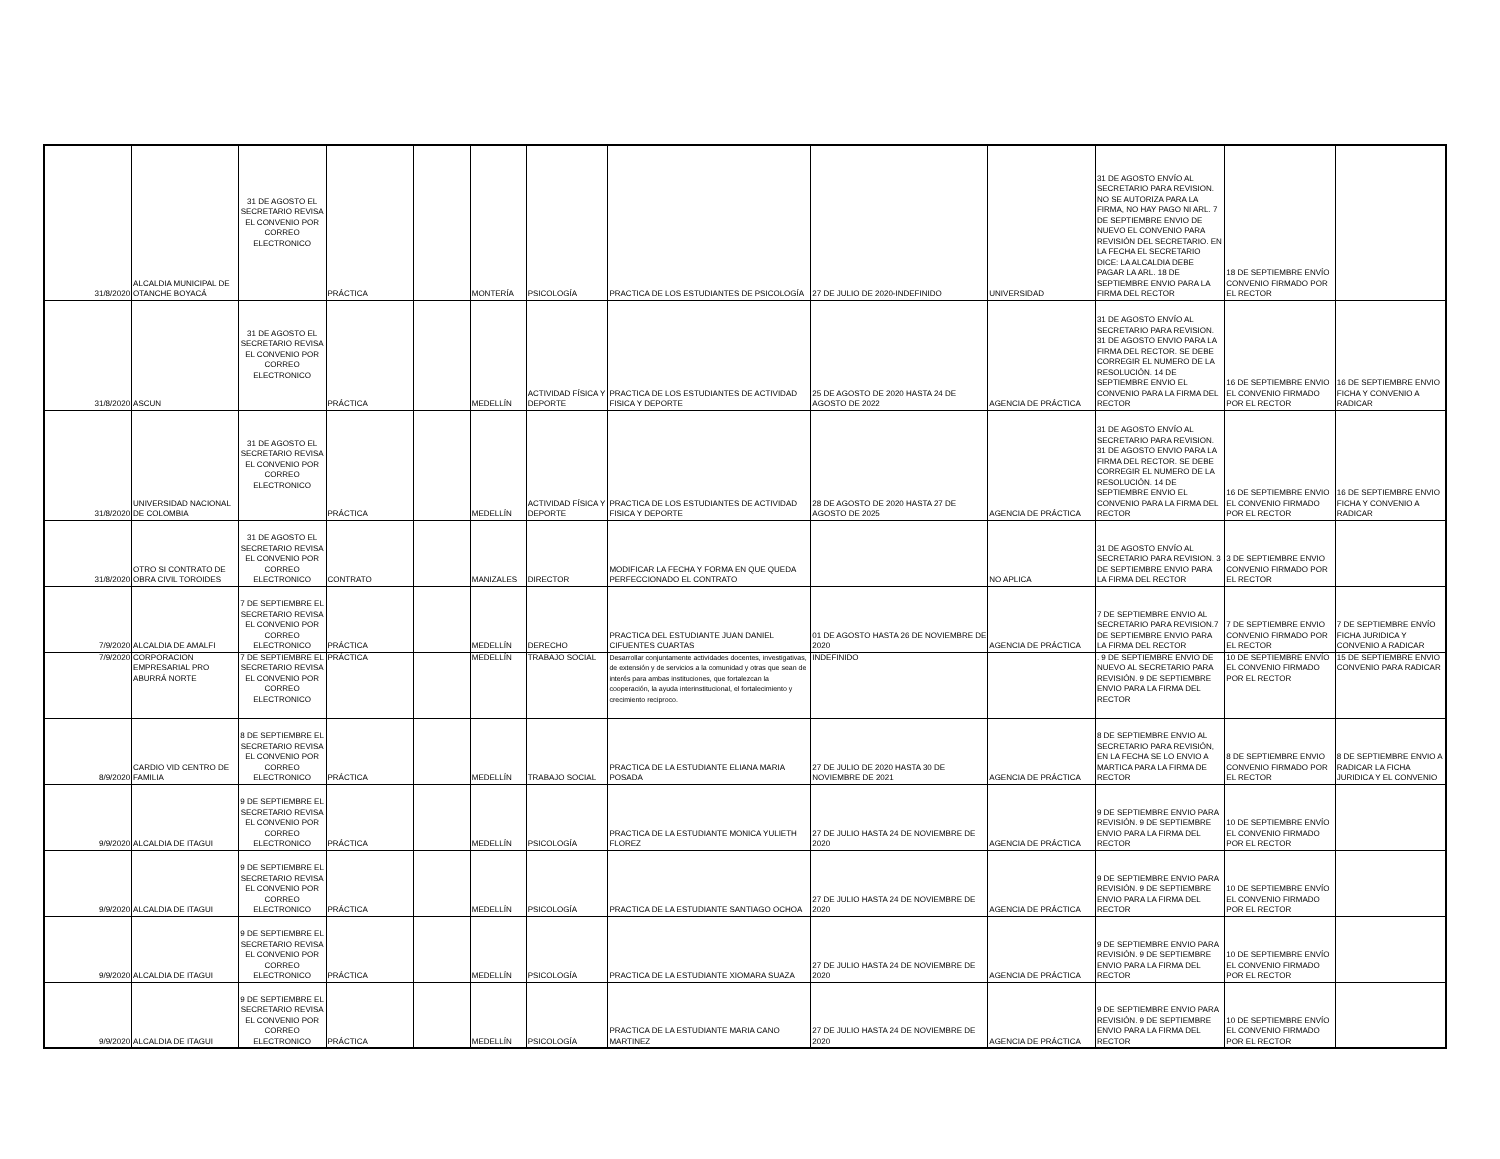| 31/8/2020 | ALCALDIA MUNICIPAL DE OTANCHE BOYACÁ | 31 DE AGOSTO EL SECRETARIO REVISA EL CONVENIO POR CORREO ELECTRONICO | PRÁCTICA | | MONTERÍA | PSICOLOGÍA | PRACTICA DE LOS ESTUDIANTES DE PSICOLOGÍA | 27 DE JULIO DE 2020-INDEFINIDO | UNIVERSIDAD | 31 DE AGOSTO ENVÍO AL SECRETARIO PARA REVISION. NO SE AUTORIZA PARA LA FIRMA, NO HAY PAGO NI ARL. 7 DE SEPTIEMBRE ENVIO DE NUEVO EL CONVENIO PARA REVISIÓN DEL SECRETARIO. EN LA FECHA EL SECRETARIO DICE: LA ALCALDIA DEBE PAGAR LA ARL. 18 DE SEPTIEMBRE ENVIO PARA LA FIRMA DEL RECTOR | 18 DE SEPTIEMBRE ENVÍO CONVENIO FIRMADO POR EL RECTOR | |
| 31/8/2020 | ASCUN | 31 DE AGOSTO EL SECRETARIO REVISA EL CONVENIO POR CORREO ELECTRONICO | PRÁCTICA | | MEDELLÍN | ACTIVIDAD FÍSICA Y DEPORTE | PRACTICA DE LOS ESTUDIANTES DE ACTIVIDAD FISICA Y DEPORTE | 25 DE AGOSTO DE 2020 HASTA 24 DE AGOSTO DE 2022 | AGENCIA DE PRÁCTICA | 31 DE AGOSTO ENVÍO AL SECRETARIO PARA REVISION. 31 DE AGOSTO ENVIO PARA LA FIRMA DEL RECTOR. SE DEBE CORREGIR EL NUMERO DE LA RESOLUCIÓN. 14 DE SEPTIEMBRE ENVIO EL CONVENIO PARA LA FIRMA DEL RECTOR | 16 DE SEPTIEMBRE ENVIO EL CONVENIO FIRMADO POR EL RECTOR | 16 DE SEPTIEMBRE ENVIO FICHA Y CONVENIO A RADICAR |
| 31/8/2020 | UNIVERSIDAD NACIONAL DE COLOMBIA | 31 DE AGOSTO EL SECRETARIO REVISA EL CONVENIO POR CORREO ELECTRONICO | PRÁCTICA | | MEDELLÍN | ACTIVIDAD FÍSICA Y DEPORTE | PRACTICA DE LOS ESTUDIANTES DE ACTIVIDAD FISICA Y DEPORTE | 28 DE AGOSTO DE 2020 HASTA 27 DE AGOSTO DE 2025 | AGENCIA DE PRÁCTICA | 31 DE AGOSTO ENVÍO AL SECRETARIO PARA REVISION. 31 DE AGOSTO ENVIO PARA LA FIRMA DEL RECTOR. SE DEBE CORREGIR EL NUMERO DE LA RESOLUCIÓN. 14 DE SEPTIEMBRE ENVIO EL CONVENIO PARA LA FIRMA DEL RECTOR | 16 DE SEPTIEMBRE ENVIO EL CONVENIO FIRMADO POR EL RECTOR | 16 DE SEPTIEMBRE ENVIO FICHA Y CONVENIO A RADICAR |
| 31/8/2020 | OTRO SI CONTRATO DE OBRA CIVIL TOROIDES | 31 DE AGOSTO EL SECRETARIO REVISA EL CONVENIO POR CORREO ELECTRONICO | CONTRATO | | MANIZALES | DIRECTOR | MODIFICAR LA FECHA Y FORMA EN QUE QUEDA PERFECCIONADO EL CONTRATO | | NO APLICA | 31 DE AGOSTO ENVÍO AL SECRETARIO PARA REVISION. 3 DE SEPTIEMBRE ENVIO PARA LA FIRMA DEL RECTOR | 3 DE SEPTIEMBRE ENVIO CONVENIO FIRMADO POR EL RECTOR | |
| 7/9/2020 | ALCALDIA DE AMALFI | 7 DE SEPTIEMBRE EL SECRETARIO REVISA EL CONVENIO POR CORREO ELECTRONICO | PRÁCTICA | | MEDELLÍN | DERECHO | PRACTICA DEL ESTUDIANTE JUAN DANIEL CIFUENTES CUARTAS | 01 DE AGOSTO HASTA 26 DE NOVIEMBRE DE 2020 | AGENCIA DE PRÁCTICA | 7 DE SEPTIEMBRE ENVIO AL SECRETARIO PARA REVISION.7 DE SEPTIEMBRE ENVIO PARA LA FIRMA DEL RECTOR | 7 DE SEPTIEMBRE ENVIO CONVENIO FIRMADO POR EL RECTOR | 7 DE SEPTIEMBRE ENVÍO FICHA JURIDICA Y CONVENIO A RADICAR |
| 7/9/2020 | CORPORACION EMPRESARIAL PRO ABURRÁ NORTE | 7 DE SEPTIEMBRE EL SECRETARIO REVISA EL CONVENIO POR CORREO ELECTRONICO | PRÁCTICA | | MEDELLÍN | TRABAJO SOCIAL | Desarrollar conjuntamente actividades docentes, investigativas, de extensión y de servicios a la comunidad y otras que sean de interés para ambas instituciones, que fortalezcan la cooperación, la ayuda interinstitucional, el fortalecimiento y crecimiento reciproco. | INDEFINIDO | | . 9 DE SEPTIEMBRE ENVIO DE NUEVO AL SECRETARIO PARA REVISIÓN. 9 DE SEPTIEMBRE ENVIO PARA LA FIRMA DEL RECTOR | 10 DE SEPTIEMBRE ENVÍO EL CONVENIO FIRMADO POR EL RECTOR | 15 DE SEPTIEMBRE ENVIO CONVENIO PARA RADICAR |
| 8/9/2020 | CARDIO VID CENTRO DE FAMILIA | 8 DE SEPTIEMBRE EL SECRETARIO REVISA EL CONVENIO POR CORREO ELECTRONICO | PRÁCTICA | | MEDELLÍN | TRABAJO SOCIAL | PRACTICA DE LA ESTUDIANTE ELIANA MARIA POSADA | 27 DE JULIO DE 2020 HASTA 30 DE NOVIEMBRE DE 2021 | AGENCIA DE PRÁCTICA | 8 DE SEPTIEMBRE ENVIO AL SECRETARIO PARA REVISIÓN, EN LA FECHA SE LO ENVIO A MARTICA PARA LA FIRMA DE RECTOR | 8 DE SEPTIEMBRE ENVIO CONVENIO FIRMADO POR EL RECTOR | 8 DE SEPTIEMBRE ENVIO A RADICAR LA FICHA JURIDICA Y EL CONVENIO |
| 9/9/2020 | ALCALDIA DE ITAGUI | 9 DE SEPTIEMBRE EL SECRETARIO REVISA EL CONVENIO POR CORREO ELECTRONICO | PRÁCTICA | | MEDELLÍN | PSICOLOGÍA | PRACTICA DE LA ESTUDIANTE MONICA YULIETH FLOREZ | 27 DE JULIO HASTA 24 DE NOVIEMBRE DE 2020 | AGENCIA DE PRÁCTICA | 9 DE SEPTIEMBRE ENVIO PARA REVISIÓN. 9 DE SEPTIEMBRE ENVIO PARA LA FIRMA DEL RECTOR | 10 DE SEPTIEMBRE ENVÍO EL CONVENIO FIRMADO POR EL RECTOR | |
| 9/9/2020 | ALCALDIA DE ITAGUI | 9 DE SEPTIEMBRE EL SECRETARIO REVISA EL CONVENIO POR CORREO ELECTRONICO | PRÁCTICA | | MEDELLÍN | PSICOLOGÍA | PRACTICA DE LA ESTUDIANTE SANTIAGO OCHOA | 27 DE JULIO HASTA 24 DE NOVIEMBRE DE 2020 | AGENCIA DE PRÁCTICA | 9 DE SEPTIEMBRE ENVIO PARA REVISIÓN. 9 DE SEPTIEMBRE ENVIO PARA LA FIRMA DEL RECTOR | 10 DE SEPTIEMBRE ENVÍO EL CONVENIO FIRMADO POR EL RECTOR | |
| 9/9/2020 | ALCALDIA DE ITAGUI | 9 DE SEPTIEMBRE EL SECRETARIO REVISA EL CONVENIO POR CORREO ELECTRONICO | PRÁCTICA | | MEDELLÍN | PSICOLOGÍA | PRACTICA DE LA ESTUDIANTE XIOMARA SUAZA | 27 DE JULIO HASTA 24 DE NOVIEMBRE DE 2020 | AGENCIA DE PRÁCTICA | 9 DE SEPTIEMBRE ENVIO PARA REVISIÓN. 9 DE SEPTIEMBRE ENVIO PARA LA FIRMA DEL RECTOR | 10 DE SEPTIEMBRE ENVÍO EL CONVENIO FIRMADO POR EL RECTOR | |
| 9/9/2020 | ALCALDIA DE ITAGUI | 9 DE SEPTIEMBRE EL SECRETARIO REVISA EL CONVENIO POR CORREO ELECTRONICO | PRÁCTICA | | MEDELLÍN | PSICOLOGÍA | PRACTICA DE LA ESTUDIANTE MARIA CANO MARTINEZ | 27 DE JULIO HASTA 24 DE NOVIEMBRE DE 2020 | AGENCIA DE PRÁCTICA | 9 DE SEPTIEMBRE ENVIO PARA REVISIÓN. 9 DE SEPTIEMBRE ENVIO PARA LA FIRMA DEL RECTOR | 10 DE SEPTIEMBRE ENVÍO EL CONVENIO FIRMADO POR EL RECTOR | |